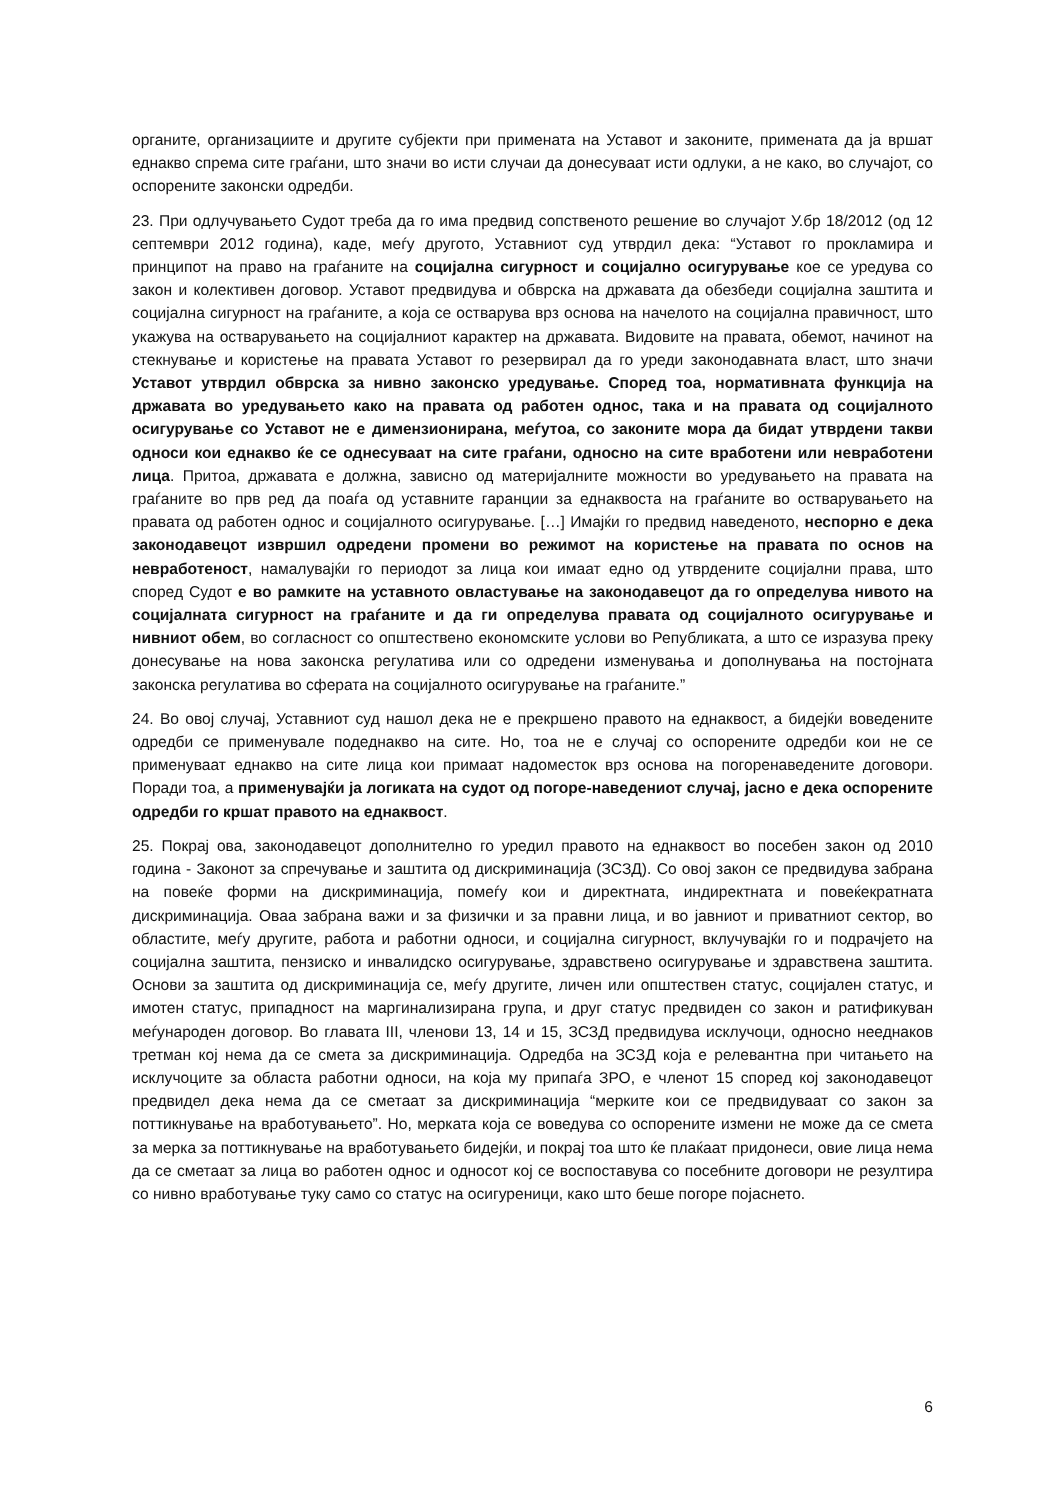органите, организациите и другите субјекти при примената на Уставот и законите, примената да ја вршат еднакво спрема сите граѓани, што значи во исти случаи да донесуваат исти одлуки, а не како, во случајот, со оспорените законски одредби.
23. При одлучувањето Судот треба да го има предвид сопственото решение во случајот У.бр 18/2012 (од 12 септември 2012 година), каде, меѓу другото, Уставниот суд утврдил дека: “Уставот го прокламира и принципот на право на граѓаните на социјална сигурност и социјално осигурување кое се уредува со закон и колективен договор. Уставот предвидува и обврска на државата да обезбеди социјална заштита и социјална сигурност на граѓаните, а која се остварува врз основа на начелото на социјална правичност, што укажува на остварувањето на социјалниот карактер на државата. Видовите на правата, обемот, начинот на стекнување и користење на правата Уставот го резервирал да го уреди законодавната власт, што значи Уставот утврдил обврска за нивно законско уредување. Според тоа, нормативната функција на државата во уредувањето како на правата од работен однос, така и на правата од социјалното осигурување со Уставот не е димензионирана, меѓутоа, со законите мора да бидат утврдени такви односи кои еднакво ќе се однесуваат на сите граѓани, односно на сите вработени или невработени лица. Притоа, државата е должна, зависно од материјалните можности во уредувањето на правата на граѓаните во прв ред да поаѓа од уставните гаранции за еднаквоста на граѓаните во остварувањето на правата од работен однос и социјалното осигурување. […] Имајќи го предвид наведеното, неспорно е дека законодавецот извршил одредени промени во режимот на користење на правата по основ на невработеност, намалувајќи го периодот за лица кои имаат едно од утврдените социјални права, што според Судот е во рамките на уставното овластување на законодавецот да го определува нивото на социјалната сигурност на граѓаните и да ги определува правата од социјалното осигурување и нивниот обем, во согласност со општествено економските услови во Републиката, а што се изразува преку донесување на нова законска регулатива или со одредени изменувања и дополнувања на постојната законска регулатива во сферата на социјалното осигурување на граѓаните.”
24. Во овој случај, Уставниот суд нашол дека не е прекршено правото на еднаквост, а бидејќи воведените одредби се применувале подеднакво на сите. Но, тоа не е случај со оспорените одредби кои не се применуваат еднакво на сите лица кои примаат надоместок врз основа на погоренаведените договори. Поради тоа, а применувајќи ја логиката на судот од погоре-наведениот случај, јасно е дека оспорените одредби го кршат правото на еднаквост.
25. Покрај ова, законодавецот дополнително го уредил правото на еднаквост во посебен закон од 2010 година - Законот за спречување и заштита од дискриминација (ЗСЗД). Со овој закон се предвидува забрана на повеќе форми на дискриминација, помеѓу кои и директната, индиректната и повеќекратната дискриминација. Оваа забрана важи и за физички и за правни лица, и во јавниот и приватниот сектор, во областите, меѓу другите, работа и работни односи, и социјална сигурност, вклучувајќи го и подрачјето на социјална заштита, пензиско и инвалидско осигурување, здравствено осигурување и здравствена заштита. Основи за заштита од дискриминација се, меѓу другите, личен или општествен статус, социјален статус, и имотен статус, припадност на маргинализирана група, и друг статус предвиден со закон и ратификуван меѓународен договор. Во главата III, членови 13, 14 и 15, ЗСЗД предвидува исклучоци, односно нееднаков третман кој нема да се смета за дискриминација. Одредба на ЗСЗД која е релевантна при читањето на исклучоците за областа работни односи, на која му припаѓа ЗРО, е членот 15 според кој законодавецот предвидел дека нема да се сметаат за дискриминација “мерките кои се предвидуваат со закон за поттикнување на вработувањето”. Но, мерката која се воведува со оспорените измени не може да се смета за мерка за поттикнување на вработувањето бидејќи, и покрај тоа што ќе плаќаат придонеси, овие лица нема да се сметаат за лица во работен однос и односот кој се воспоставува со посебните договори не резултира со нивно вработување туку само со статус на осигуреници, како што беше погоре појаснето.
6